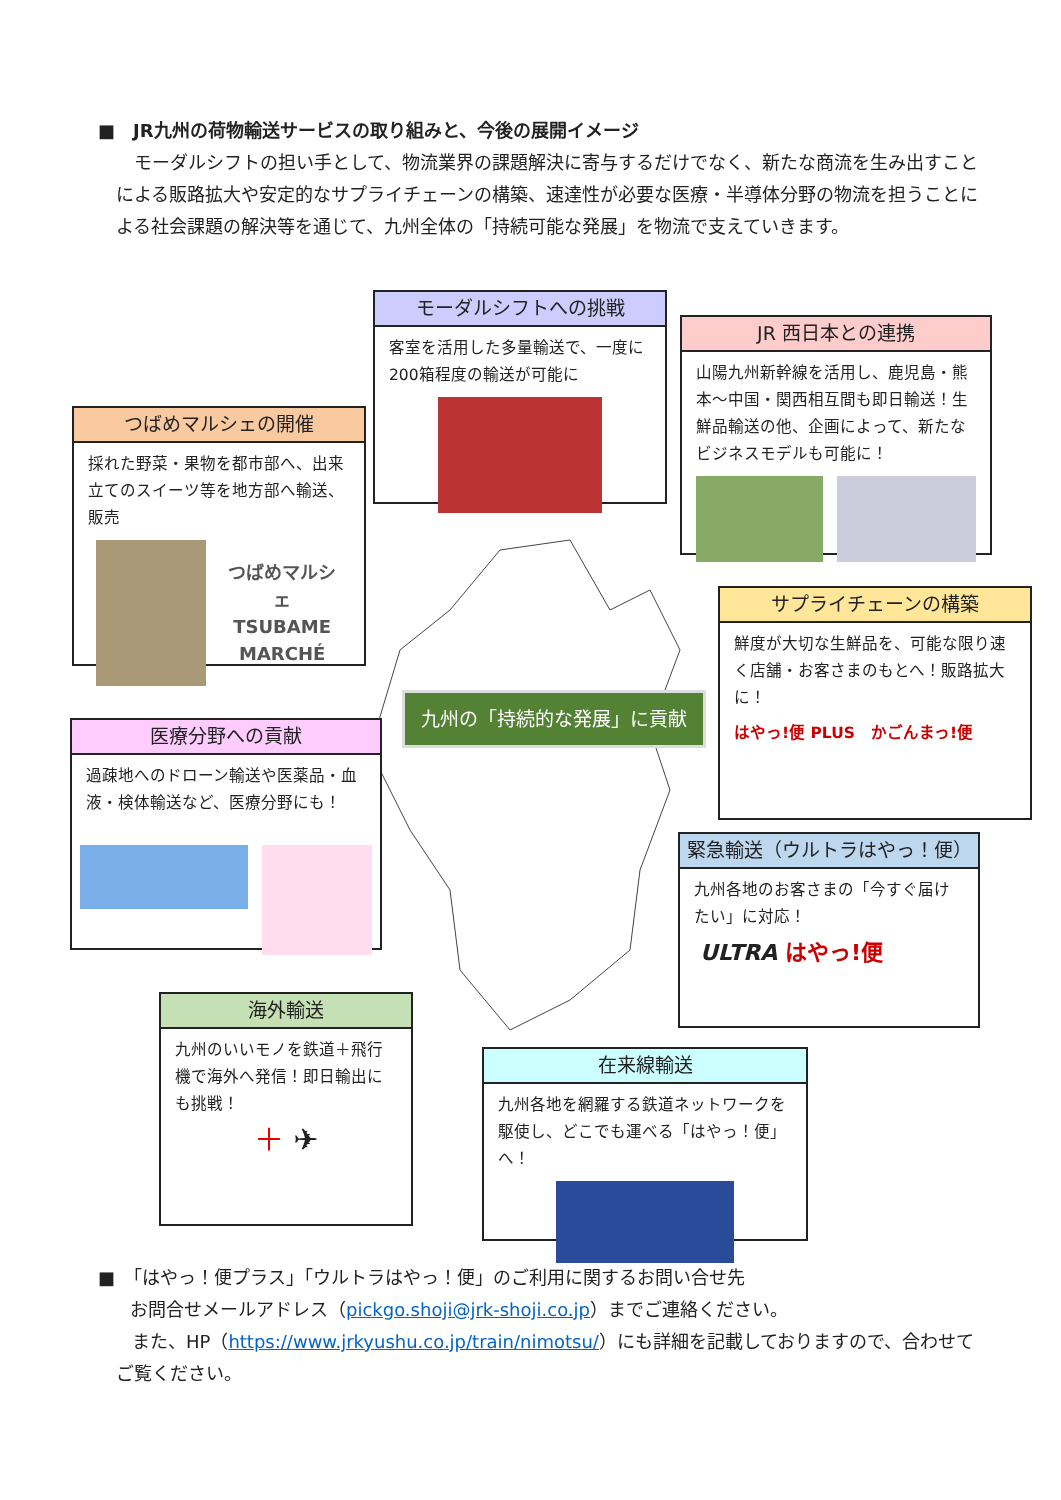■　JR九州の荷物輸送サービスの取り組みと、今後の展開イメージ
モーダルシフトの担い手として、物流業界の課題解決に寄与するだけでなく、新たな商流を生み出すことによる販路拡大や安定的なサプライチェーンの構築、速達性が必要な医療・半導体分野の物流を担うことによる社会課題の解決等を通じて、九州全体の「持続可能な発展」を物流で支えていきます。
モーダルシフトへの挑戦
客室を活用した多量輸送で、一度に200箱程度の輸送が可能に
JR 西日本との連携
山陽九州新幹線を活用し、鹿児島・熊本～中国・関西相互間も即日輸送！生鮮品輸送の他、企画によって、新たなビジネスモデルも可能に！
つばめマルシェの開催
採れた野菜・果物を都市部へ、出来立てのスイーツ等を地方部へ輸送、販売
つばめマルシェ
TSUBAME
MARCHÉ
九州の「持続的な発展」に貢献
サプライチェーンの構築
鮮度が大切な生鮮品を、可能な限り速く店舗・お客さまのもとへ！販路拡大に！
はやっ!便 PLUS　かごんまっ!便
医療分野への貢献
過疎地へのドローン輸送や医薬品・血液・検体輸送など、医療分野にも！
緊急輸送（ウルトラはやっ！便）
九州各地のお客さまの「今すぐ届けたい」に対応！
ULTRA はやっ!便
海外輸送
九州のいいモノを鉄道＋飛行機で海外へ発信！即日輸出にも挑戦！
＋ ✈
在来線輸送
九州各地を網羅する鉄道ネットワークを駆使し、どこでも運べる「はやっ！便」へ！
■　「はやっ！便プラス」「ウルトラはやっ！便」のご利用に関するお問い合せ先
お問合せメールアドレス（pickgo.shoji@jrk-shoji.co.jp）までご連絡ください。
また、HP（https://www.jrkyushu.co.jp/train/nimotsu/）にも詳細を記載しておりますので、合わせてご覧ください。